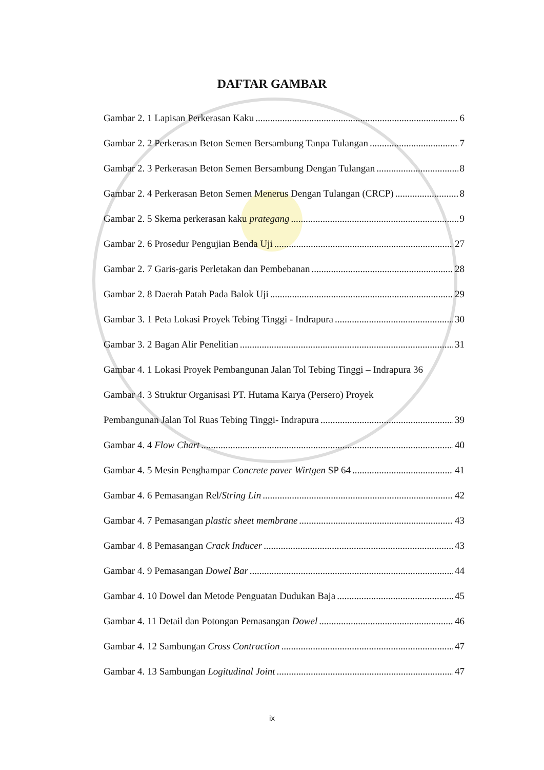DAFTAR GAMBAR
Gambar 2. 1 Lapisan Perkerasan Kaku 6
Gambar 2. 2 Perkerasan Beton Semen Bersambung Tanpa Tulangan 7
Gambar 2. 3 Perkerasan Beton Semen Bersambung Dengan Tulangan 8
Gambar 2. 4 Perkerasan Beton Semen Menerus Dengan Tulangan (CRCP) 8
Gambar 2. 5 Skema perkerasan kaku prategang 9
Gambar 2. 6 Prosedur Pengujian Benda Uji 27
Gambar 2. 7 Garis-garis Perletakan dan Pembebanan 28
Gambar 2. 8 Daerah Patah Pada Balok Uji 29
Gambar 3. 1 Peta Lokasi Proyek Tebing Tinggi - Indrapura 30
Gambar 3. 2 Bagan Alir Penelitian 31
Gambar 4. 1 Lokasi Proyek Pembangunan Jalan Tol Tebing Tinggi – Indrapura 36
Gambar 4. 3 Struktur Organisasi PT. Hutama Karya (Persero) Proyek
Pembangunan Jalan Tol Ruas Tebing Tinggi- Indrapura 39
Gambar 4. 4 Flow Chart 40
Gambar 4. 5 Mesin Penghampar Concrete paver Wirtgen SP 64 41
Gambar 4. 6 Pemasangan Rel/String Lin 42
Gambar 4. 7 Pemasangan plastic sheet membrane 43
Gambar 4. 8 Pemasangan Crack Inducer 43
Gambar 4. 9 Pemasangan Dowel Bar 44
Gambar 4. 10 Dowel dan Metode Penguatan Dudukan Baja 45
Gambar 4. 11 Detail dan Potongan Pemasangan Dowel 46
Gambar 4. 12 Sambungan Cross Contraction 47
Gambar 4. 13 Sambungan Logitudinal Joint 47
ix